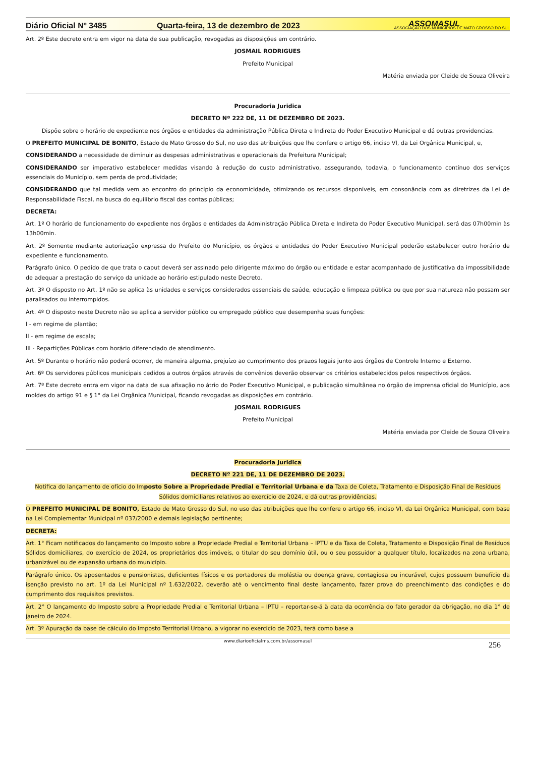Diário Oficial Nº 3485
Quarta-feira, 13 de dezembro de 2023
ASSOMASUL
ASSOCIAÇÃO DOS MUNICÍPIOS DE MATO GROSSO DO SUL
Art. 2º Este decreto entra em vigor na data de sua publicação, revogadas as disposições em contrário.
JOSMAIL RODRIGUES
Prefeito Municipal
Matéria enviada por Cleide de Souza Oliveira
Procuradoria Juridica
DECRETO Nº 222 DE, 11 DE DEZEMBRO DE 2023.
Dispõe sobre o horário de expediente nos órgãos e entidades da administração Pública Direta e Indireta do Poder Executivo Municipal e dá outras providencias.
O PREFEITO MUNICIPAL DE BONITO, Estado de Mato Grosso do Sul, no uso das atribuições que lhe confere o artigo 66, inciso VI, da Lei Orgânica Municipal, e,
CONSIDERANDO a necessidade de diminuir as despesas administrativas e operacionais da Prefeitura Municipal;
CONSIDERANDO ser imperativo estabelecer medidas visando à redução do custo administrativo, assegurando, todavia, o funcionamento contínuo dos serviços essenciais do Município, sem perda de produtividade;
CONSIDERANDO que tal medida vem ao encontro do princípio da economicidade, otimizando os recursos disponíveis, em consonância com as diretrizes da Lei de Responsabilidade Fiscal, na busca do equilíbrio fiscal das contas públicas;
DECRETA:
Art. 1º O horário de funcionamento do expediente nos órgãos e entidades da Administração Pública Direta e Indireta do Poder Executivo Municipal, será das 07h00min às 13h00min.
Art. 2º Somente mediante autorização expressa do Prefeito do Município, os órgãos e entidades do Poder Executivo Municipal poderão estabelecer outro horário de expediente e funcionamento.
Parágrafo único. O pedido de que trata o caput deverá ser assinado pelo dirigente máximo do órgão ou entidade e estar acompanhado de justificativa da impossibilidade de adequar a prestação do serviço da unidade ao horário estipulado neste Decreto.
Art. 3º O disposto no Art. 1º não se aplica às unidades e serviços considerados essenciais de saúde, educação e limpeza pública ou que por sua natureza não possam ser paralisados ou interrompidos.
Art. 4º O disposto neste Decreto não se aplica a servidor público ou empregado público que desempenha suas funções:
I - em regime de plantão;
II - em regime de escala;
III - Repartições Públicas com horário diferenciado de atendimento.
Art. 5º Durante o horário não poderá ocorrer, de maneira alguma, prejuízo ao cumprimento dos prazos legais junto aos órgãos de Controle Interno e Externo.
Art. 6º Os servidores públicos municipais cedidos a outros órgãos através de convênios deverão observar os critérios estabelecidos pelos respectivos órgãos.
Art. 7º Este decreto entra em vigor na data de sua afixação no átrio do Poder Executivo Municipal, e publicação simultânea no órgão de imprensa oficial do Município, aos moldes do artigo 91 e § 1° da Lei Orgânica Municipal, ficando revogadas as disposições em contrário.
JOSMAIL RODRIGUES
Prefeito Municipal
Matéria enviada por Cleide de Souza Oliveira
Procuradoria Juridica
DECRETO Nº 221 DE, 11 DE DEZEMBRO DE 2023.
Notifica do lançamento de ofício do Imposto Sobre a Propriedade Predial e Territorial Urbana e da Taxa de Coleta, Tratamento e Disposição Final de Resíduos Sólidos domiciliares relativos ao exercício de 2024, e dá outras providências.
O PREFEITO MUNICIPAL DE BONITO, Estado de Mato Grosso do Sul, no uso das atribuições que lhe confere o artigo 66, inciso VI, da Lei Orgânica Municipal, com base na Lei Complementar Municipal nº 037/2000 e demais legislação pertinente;
DECRETA:
Art. 1° Ficam notificados do lançamento do Imposto sobre a Propriedade Predial e Territorial Urbana – IPTU e da Taxa de Coleta, Tratamento e Disposição Final de Resíduos Sólidos domiciliares, do exercício de 2024, os proprietários dos imóveis, o titular do seu domínio útil, ou o seu possuidor a qualquer título, localizados na zona urbana, urbanizável ou de expansão urbana do município.
Parágrafo único. Os aposentados e pensionistas, deficientes físicos e os portadores de moléstia ou doença grave, contagiosa ou incurável, cujos possuem benefício da isenção previsto no art. 1º da Lei Municipal nº 1.632/2022, deverão até o vencimento final deste lançamento, fazer prova do preenchimento das condições e do cumprimento dos requisitos previstos.
Art. 2° O lançamento do Imposto sobre a Propriedade Predial e Territorial Urbana – IPTU – reportar-se-á à data da ocorrência do fato gerador da obrigação, no dia 1° de janeiro de 2024.
Art. 3º Apuração da base de cálculo do Imposto Territorial Urbano, a vigorar no exercício de 2023, terá como base a
www.diariooficialms.com.br/assomasul 256